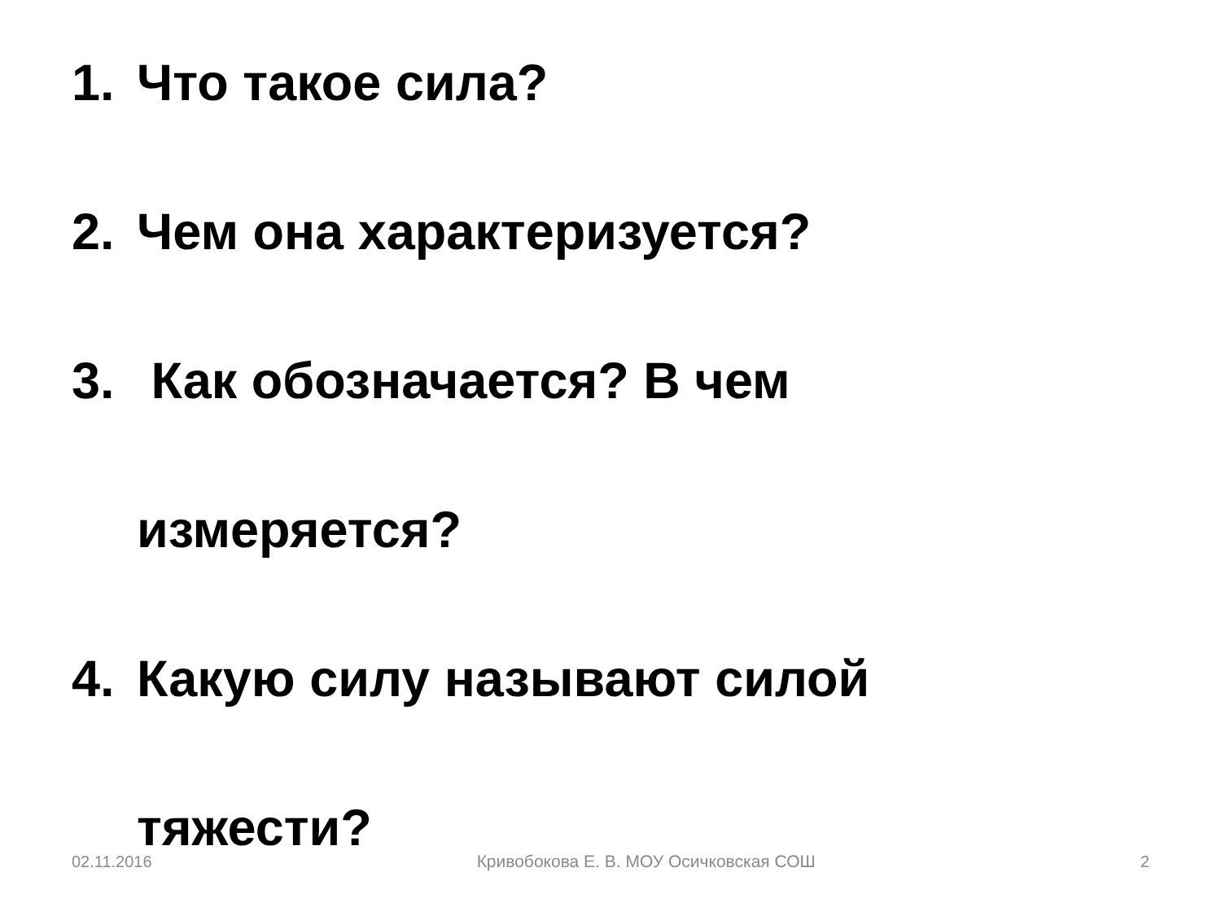1. Что такое сила?
2. Чем она характеризуется?
3. Как обозначается? В чем
измеряется?
4. Какую силу называют силой
тяжести?
02.11.2016 Кривобокова Е. В. МОУ Осичковская СОШ 2